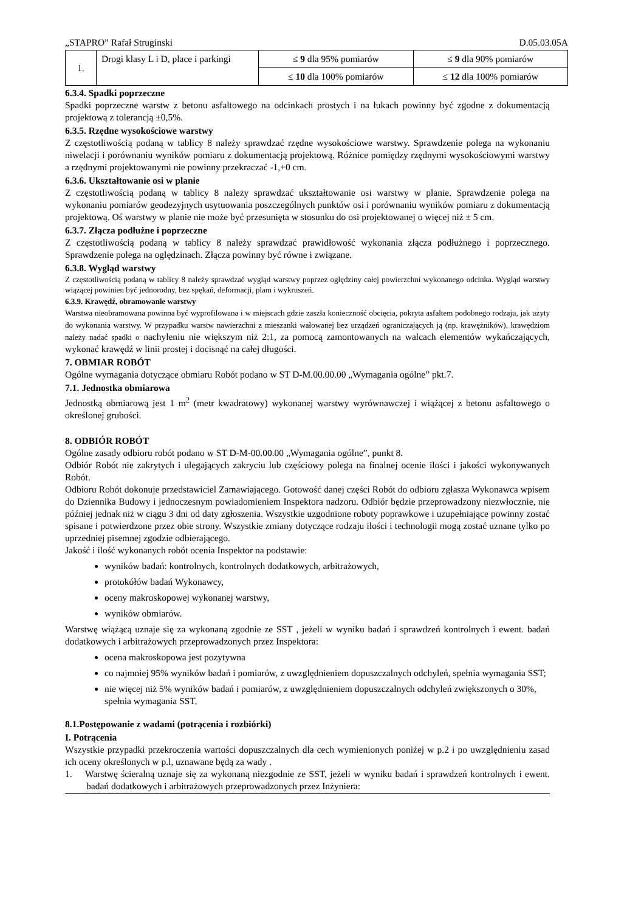„STAPRO” Rafał Struginski D.05.03.05A
| 1. | Drogi klasy L i D, place i parkingi | ≤ 9 dla 95% pomiarów | ≤ 9 dla 90% pomiarów |
| | | ≤ 10 dla 100% pomiarów | ≤ 12 dla 100% pomiarów |
6.3.4. Spadki poprzeczne
Spadki poprzeczne warstw z betonu asfaltowego na odcinkach prostych i na łukach powinny być zgodne z dokumentacją projektową z tolerancją ±0,5%.
6.3.5. Rzędne wysokościowe warstwy
Z częstotliwością podaną w tablicy 8 należy sprawdzać rzędne wysokościowe warstwy. Sprawdzenie polega na wykonaniu niwelacji i porównaniu wyników pomiaru z dokumentacją projektową. Różnice pomiędzy rzędnymi wysokościowymi warstwy a rzędnymi projektowanymi nie powinny przekraczać -1,+0 cm.
6.3.6. Ukształtowanie osi w planie
Z częstotliwością podaną w tablicy 8 należy sprawdzać ukształtowanie osi warstwy w planie. Sprawdzenie polega na wykonaniu pomiarów geodezyjnych usytuowania poszczególnych punktów osi i porównaniu wyników pomiaru z dokumentacją projektową. Oś warstwy w planie nie może być przesunięta w stosunku do osi projektowanej o więcej niż ± 5 cm.
6.3.7. Złącza podłużne i poprzeczne
Z częstotliwością podaną w tablicy 8 należy sprawdzać prawidłowość wykonania złącza podłużnego i poprzecznego. Sprawdzenie polega na oględzinach. Złącza powinny być równe i związane.
6.3.8. Wygląd warstwy
Z częstotliwością podaną w tablicy 8 należy sprawdzać wygląd warstwy poprzez oględziny całej powierzchni wykonanego odcinka. Wygląd warstwy wiążącej powinien być jednorodny, bez spękań, deformacji, plam i wykruszeń.
6.3.9. Krawędź, obramowanie warstwy
Warstwa nieobramowana powinna być wyprofilowana i w miejscach gdzie zaszła konieczność obcięcia, pokryta asfaltem podobnego rodzaju, jak użyty do wykonania warstwy. W przypadku warstw nawierzchni z mieszanki wałowanej bez urządzeń ograniczających ją (np. krawężników), krawędziom należy nadać spadki o nachyleniu nie większym niż 2:1, za pomocą zamontowanych na walcach elementów wykańczających, wykonać krawędź w linii prostej i docisnąć na całej długości.
7. OBMIAR ROBÓT
Ogólne wymagania dotyczące obmiaru Robót podano w ST D-M.00.00.00 „Wymagania ogólne” pkt.7.
7.1. Jednostka obmiarowa
Jednostką obmiarową jest 1 m<sup>2</sup> (metr kwadratowy) wykonanej warstwy wyrównawczej i wiążącej z betonu asfaltowego o określonej grubości.
8. ODBIÓR ROBÓT
Ogólne zasady odbioru robót podano w ST D-M-00.00.00 „Wymagania ogólne”, punkt 8.
Odbiór Robót nie zakrytych i ulegających zakryciu lub częściowy polega na finalnej ocenie ilości i jakości wykonywanych Robót.
Odbioru Robót dokonuje przedstawiciel Zamawiającego. Gotowość danej części Robót do odbioru zgłasza Wykonawca wpisem do Dziennika Budowy i jednoczesnym powiadomieniem Inspektora nadzoru. Odbiór będzie przeprowadzony niezwłocznie, nie później jednak niż w ciągu 3 dni od daty zgłoszenia. Wszystkie uzgodnione roboty poprawkowe i uzupełniające powinny zostać spisane i potwierdzone przez obie strony. Wszystkie zmiany dotyczące rodzaju ilości i technologii mogą zostać uznane tylko po uprzedniej pisemnej zgodzie odbierającego.
Jakość i ilość wykonanych robót ocenia Inspektor na podstawie:
wyników badań: kontrolnych, kontrolnych dodatkowych, arbitrażowych,
protokółów badań Wykonawcy,
oceny makroskopowej wykonanej warstwy,
wyników obmiarów.
Warstwę wiążącą uznaje się za wykonaną zgodnie ze SST , jeżeli w wyniku badań i sprawdzeń kontrolnych i ewent. badań dodatkowych i arbitrażowych przeprowadzonych przez Inspektora:
ocena makroskopowa jest pozytywna
co najmniej 95% wyników badań i pomiarów, z uwzględnieniem dopuszczalnych odchyleń, spełnia wymagania SST;
nie więcej niż 5% wyników badań i pomiarów, z uwzględnieniem dopuszczalnych odchyleń zwiększonych o 30%, spełnia wymagania SST.
8.1.Postępowanie z wadami (potrącenia i rozbiórki)
I. Potrącenia
Wszystkie przypadki przekroczenia wartości dopuszczalnych dla cech wymienionych poniżej w p.2 i po uwzględnieniu zasad ich oceny określonych w p.l, uznawane będą za wady .
1. Warstwę ścieralną uznaje się za wykonaną niezgodnie ze SST, jeżeli w wyniku badań i sprawdzeń kontrolnych i ewent. badań dodatkowych i arbitrażowych przeprowadzonych przez Inżyniera: